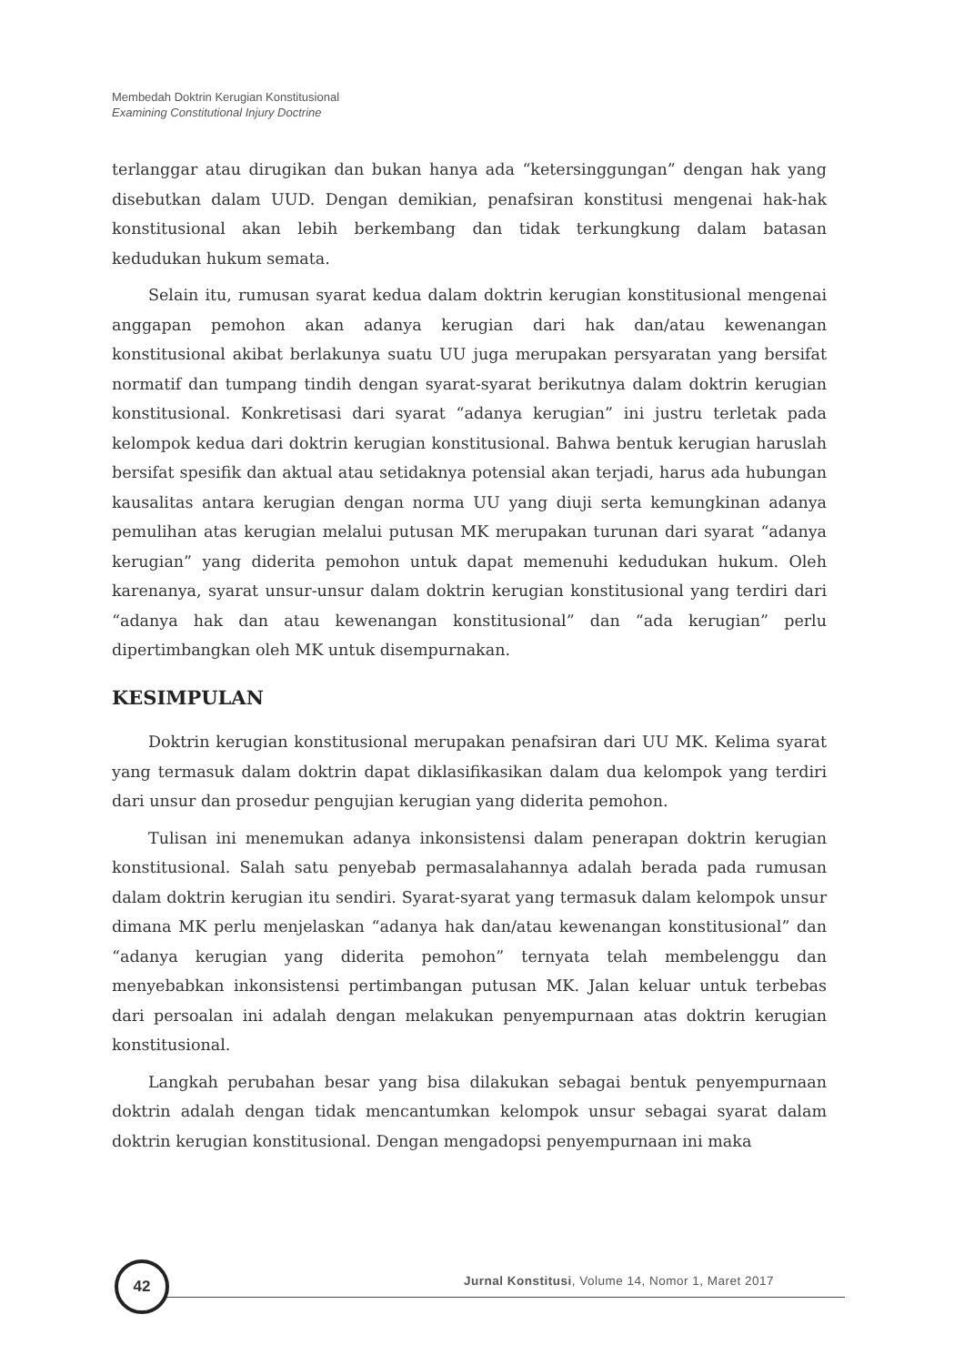Membedah Doktrin Kerugian Konstitusional
Examining Constitutional Injury Doctrine
terlanggar atau dirugikan dan bukan hanya ada “ketersinggungan” dengan hak yang disebutkan dalam UUD. Dengan demikian, penafsiran konstitusi mengenai hak-hak konstitusional akan lebih berkembang dan tidak terkungkung dalam batasan kedudukan hukum semata.
Selain itu, rumusan syarat kedua dalam doktrin kerugian konstitusional mengenai anggapan pemohon akan adanya kerugian dari hak dan/atau kewenangan konstitusional akibat berlakunya suatu UU juga merupakan persyaratan yang bersifat normatif dan tumpang tindih dengan syarat-syarat berikutnya dalam doktrin kerugian konstitusional. Konkretisasi dari syarat “adanya kerugian” ini justru terletak pada kelompok kedua dari doktrin kerugian konstitusional. Bahwa bentuk kerugian haruslah bersifat spesifik dan aktual atau setidaknya potensial akan terjadi, harus ada hubungan kausalitas antara kerugian dengan norma UU yang diuji serta kemungkinan adanya pemulihan atas kerugian melalui putusan MK merupakan turunan dari syarat “adanya kerugian” yang diderita pemohon untuk dapat memenuhi kedudukan hukum. Oleh karenanya, syarat unsur-unsur dalam doktrin kerugian konstitusional yang terdiri dari “adanya hak dan atau kewenangan konstitusional” dan “ada kerugian” perlu dipertimbangkan oleh MK untuk disempurnakan.
KESIMPULAN
Doktrin kerugian konstitusional merupakan penafsiran dari UU MK. Kelima syarat yang termasuk dalam doktrin dapat diklasifikasikan dalam dua kelompok yang terdiri dari unsur dan prosedur pengujian kerugian yang diderita pemohon.
Tulisan ini menemukan adanya inkonsistensi dalam penerapan doktrin kerugian konstitusional. Salah satu penyebab permasalahannya adalah berada pada rumusan dalam doktrin kerugian itu sendiri. Syarat-syarat yang termasuk dalam kelompok unsur dimana MK perlu menjelaskan “adanya hak dan/atau kewenangan konstitusional” dan “adanya kerugian yang diderita pemohon” ternyata telah membelenggu dan menyebabkan inkonsistensi pertimbangan putusan MK. Jalan keluar untuk terbebas dari persoalan ini adalah dengan melakukan penyempurnaan atas doktrin kerugian konstitusional.
Langkah perubahan besar yang bisa dilakukan sebagai bentuk penyempurnaan doktrin adalah dengan tidak mencantumkan kelompok unsur sebagai syarat dalam doktrin kerugian konstitusional. Dengan mengadopsi penyempurnaan ini maka
42
Jurnal Konstitusi, Volume 14, Nomor 1, Maret 2017